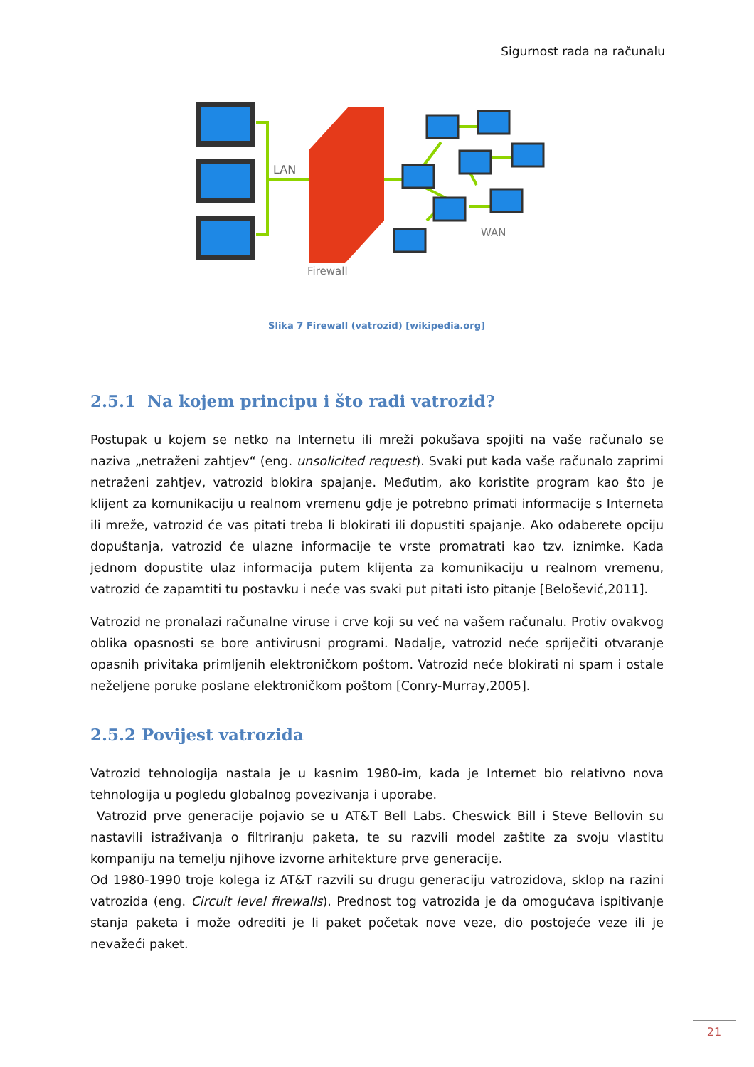Sigurnost rada na računalu
LAN
Firewall
WAN
Slika 7 Firewall (vatrozid) [wikipedia.org]
2.5.1 Na kojem principu i što radi vatrozid?
Postupak u kojem se netko na Internetu ili mreži pokušava spojiti na vaše računalo se naziva „netraženi zahtjev“ (eng. unsolicited request). Svaki put kada vaše računalo zaprimi netraženi zahtjev, vatrozid blokira spajanje. Međutim, ako koristite program kao što je klijent za komunikaciju u realnom vremenu gdje je potrebno primati informacije s Interneta ili mreže, vatrozid će vas pitati treba li blokirati ili dopustiti spajanje. Ako odaberete opciju dopuštanja, vatrozid će ulazne informacije te vrste promatrati kao tzv. iznimke. Kada jednom dopustite ulaz informacija putem klijenta za komunikaciju u realnom vremenu, vatrozid će zapamtiti tu postavku i neće vas svaki put pitati isto pitanje [Belošević,2011].
Vatrozid ne pronalazi računalne viruse i crve koji su već na vašem računalu. Protiv ovakvog oblika opasnosti se bore antivirusni programi. Nadalje, vatrozid neće spriječiti otvaranje opasnih privitaka primljenih elektroničkom poštom. Vatrozid neće blokirati ni spam i ostale neželjene poruke poslane elektroničkom poštom [Conry-Murray,2005].
2.5.2 Povijest vatrozida
Vatrozid tehnologija nastala je u kasnim 1980-im, kada je Internet bio relativno nova tehnologija u pogledu globalnog povezivanja i uporabe.
Vatrozid prve generacije pojavio se u AT&T Bell Labs. Cheswick Bill i Steve Bellovin su nastavili istraživanja o filtriranju paketa, te su razvili model zaštite za svoju vlastitu kompaniju na temelju njihove izvorne arhitekture prve generacije.
Od 1980-1990 troje kolega iz AT&T razvili su drugu generaciju vatrozidova, sklop na razini vatrozida (eng. Circuit level firewalls). Prednost tog vatrozida je da omogućava ispitivanje stanja paketa i može odrediti je li paket početak nove veze, dio postojeće veze ili je nevažeći paket.
21